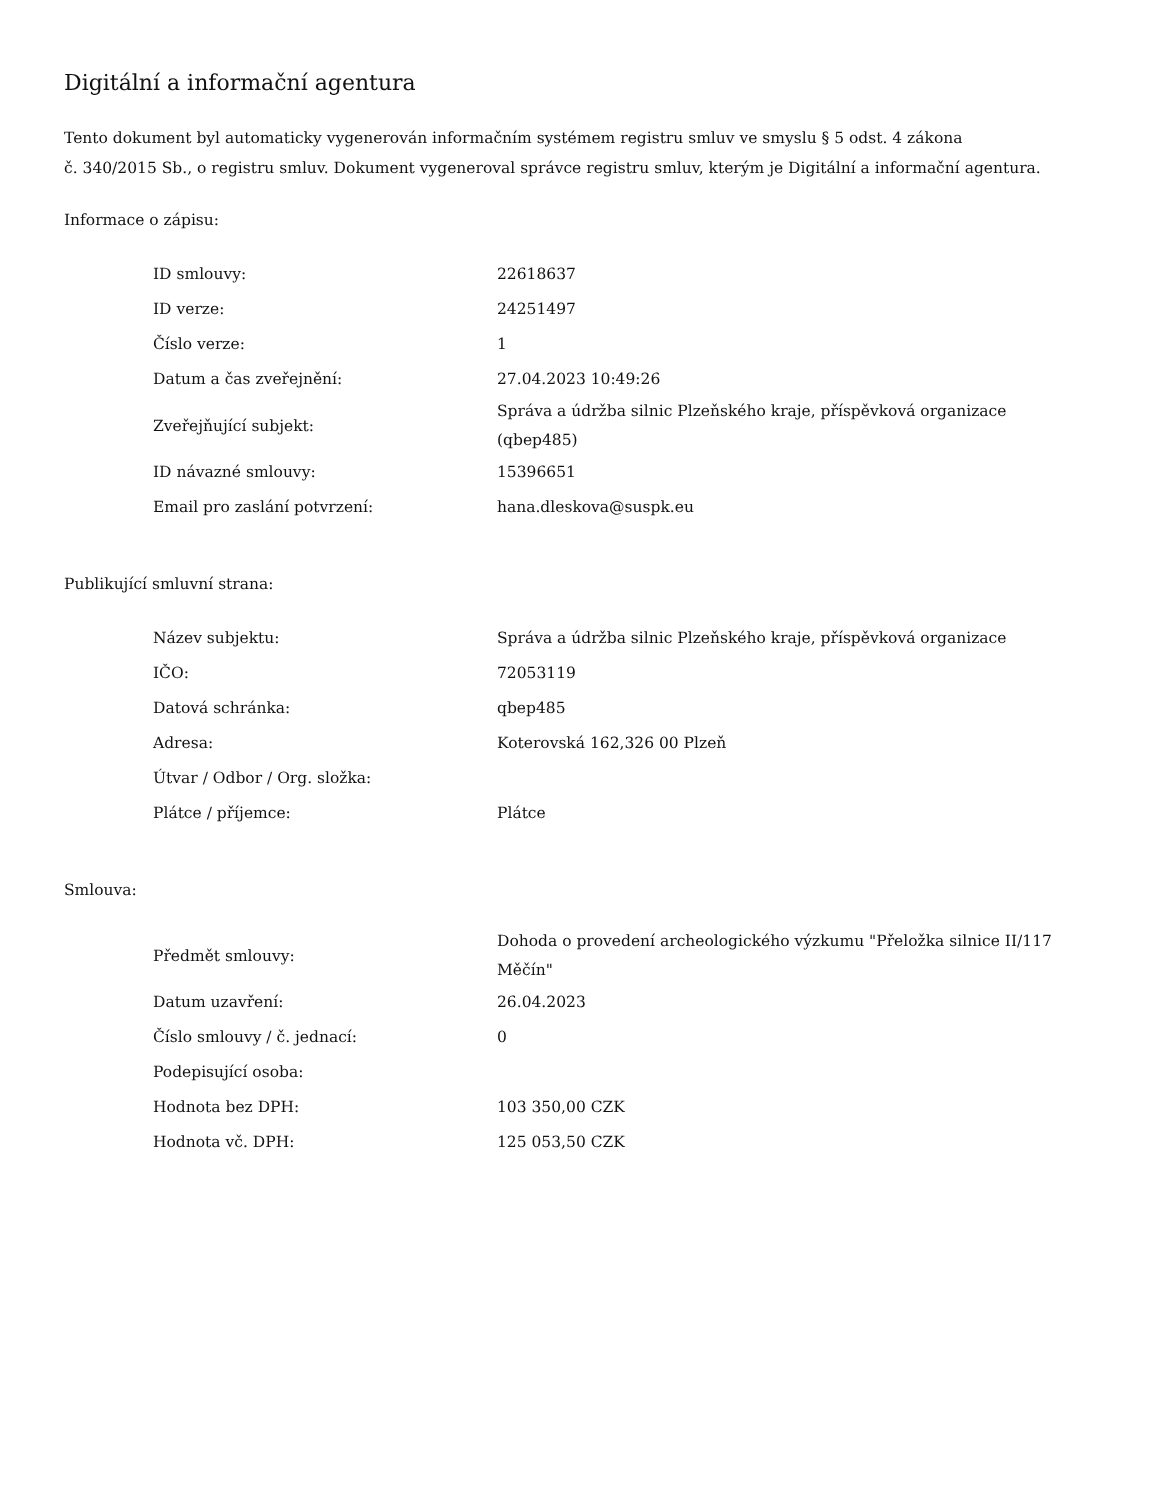Digitální a informační agentura
Tento dokument byl automaticky vygenerován informačním systémem registru smluv ve smyslu § 5 odst. 4 zákona
č. 340/2015 Sb., o registru smluv. Dokument vygeneroval správce registru smluv, kterým je Digitální a informační agentura.
Informace o zápisu:
| ID smlouvy: | 22618637 |
| ID verze: | 24251497 |
| Číslo verze: | 1 |
| Datum a čas zveřejnění: | 27.04.2023 10:49:26 |
| Zveřejňující subjekt: | Správa a údržba silnic Plzeňského kraje, příspěvková organizace (qbep485) |
| ID návazné smlouvy: | 15396651 |
| Email pro zaslání potvrzení: | hana.dleskova@suspk.eu |
Publikující smluvní strana:
| Název subjektu: | Správa a údržba silnic Plzeňského kraje, příspěvková organizace |
| IČO: | 72053119 |
| Datová schránka: | qbep485 |
| Adresa: | Koterovská 162,326 00 Plzeň |
| Útvar / Odbor / Org. složka: | |
| Plátce / příjemce: | Plátce |
Smlouva:
| Předmět smlouvy: | Dohoda o provedení archeologického výzkumu "Přeložka silnice II/117 Měčín" |
| Datum uzavření: | 26.04.2023 |
| Číslo smlouvy / č. jednací: | 0 |
| Podepisující osoba: | |
| Hodnota bez DPH: | 103 350,00 CZK |
| Hodnota vč. DPH: | 125 053,50 CZK |